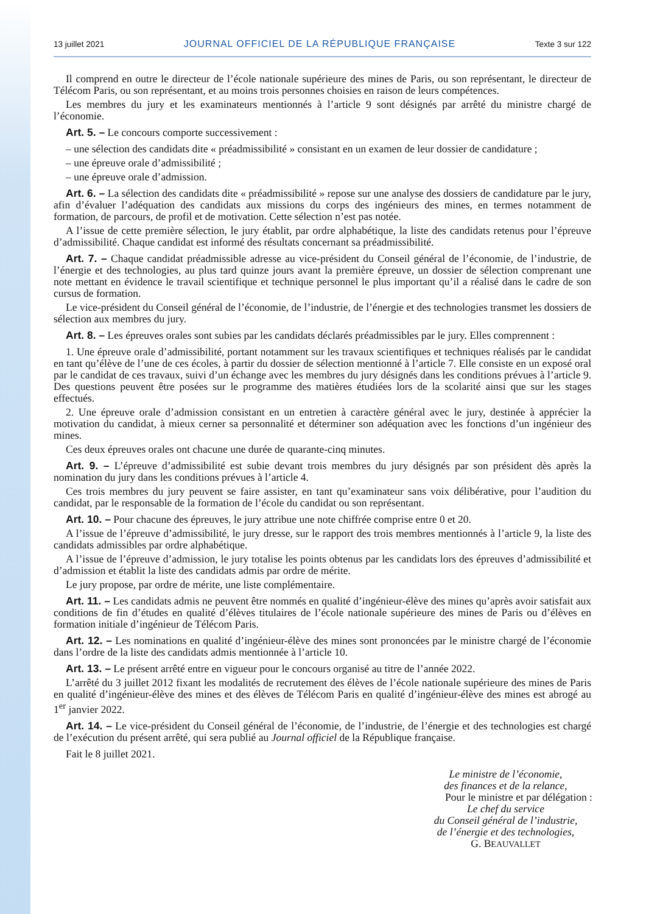13 juillet 2021 JOURNAL OFFICIEL DE LA RÉPUBLIQUE FRANÇAISE Texte 3 sur 122
Il comprend en outre le directeur de l’école nationale supérieure des mines de Paris, ou son représentant, le directeur de Télécom Paris, ou son représentant, et au moins trois personnes choisies en raison de leurs compétences.
Les membres du jury et les examinateurs mentionnés à l’article 9 sont désignés par arrêté du ministre chargé de l’économie.
Art. 5. – Le concours comporte successivement :
– une sélection des candidats dite « préadmissibilité » consistant en un examen de leur dossier de candidature ;
– une épreuve orale d’admissibilité ;
– une épreuve orale d’admission.
Art. 6. – La sélection des candidats dite « préadmissibilité » repose sur une analyse des dossiers de candidature par le jury, afin d’évaluer l’adéquation des candidats aux missions du corps des ingénieurs des mines, en termes notamment de formation, de parcours, de profil et de motivation. Cette sélection n’est pas notée.
A l’issue de cette première sélection, le jury établit, par ordre alphabétique, la liste des candidats retenus pour l’épreuve d’admissibilité. Chaque candidat est informé des résultats concernant sa préadmissibilité.
Art. 7. – Chaque candidat préadmissible adresse au vice-président du Conseil général de l’économie, de l’industrie, de l’énergie et des technologies, au plus tard quinze jours avant la première épreuve, un dossier de sélection comprenant une note mettant en évidence le travail scientifique et technique personnel le plus important qu’il a réalisé dans le cadre de son cursus de formation.
Le vice-président du Conseil général de l’économie, de l’industrie, de l’énergie et des technologies transmet les dossiers de sélection aux membres du jury.
Art. 8. – Les épreuves orales sont subies par les candidats déclarés préadmissibles par le jury. Elles comprennent :
1. Une épreuve orale d’admissibilité, portant notamment sur les travaux scientifiques et techniques réalisés par le candidat en tant qu’élève de l’une de ces écoles, à partir du dossier de sélection mentionné à l’article 7. Elle consiste en un exposé oral par le candidat de ces travaux, suivi d’un échange avec les membres du jury désignés dans les conditions prévues à l’article 9. Des questions peuvent être posées sur le programme des matières étudiées lors de la scolarité ainsi que sur les stages effectués.
2. Une épreuve orale d’admission consistant en un entretien à caractère général avec le jury, destinée à apprécier la motivation du candidat, à mieux cerner sa personnalité et déterminer son adéquation avec les fonctions d’un ingénieur des mines.
Ces deux épreuves orales ont chacune une durée de quarante-cinq minutes.
Art. 9. – L’épreuve d’admissibilité est subie devant trois membres du jury désignés par son président dès après la nomination du jury dans les conditions prévues à l’article 4.
Ces trois membres du jury peuvent se faire assister, en tant qu’examinateur sans voix délibérative, pour l’audition du candidat, par le responsable de la formation de l’école du candidat ou son représentant.
Art. 10. – Pour chacune des épreuves, le jury attribue une note chiffrée comprise entre 0 et 20.
A l’issue de l’épreuve d’admissibilité, le jury dresse, sur le rapport des trois membres mentionnés à l’article 9, la liste des candidats admissibles par ordre alphabétique.
A l’issue de l’épreuve d’admission, le jury totalise les points obtenus par les candidats lors des épreuves d’admissibilité et d’admission et établit la liste des candidats admis par ordre de mérite.
Le jury propose, par ordre de mérite, une liste complémentaire.
Art. 11. – Les candidats admis ne peuvent être nommés en qualité d’ingénieur-élève des mines qu’après avoir satisfait aux conditions de fin d’études en qualité d’élèves titulaires de l’école nationale supérieure des mines de Paris ou d’élèves en formation initiale d’ingénieur de Télécom Paris.
Art. 12. – Les nominations en qualité d’ingénieur-élève des mines sont prononcées par le ministre chargé de l’économie dans l’ordre de la liste des candidats admis mentionnée à l’article 10.
Art. 13. – Le présent arrêté entre en vigueur pour le concours organisé au titre de l’année 2022.
L’arrêté du 3 juillet 2012 fixant les modalités de recrutement des élèves de l’école nationale supérieure des mines de Paris en qualité d’ingénieur-élève des mines et des élèves de Télécom Paris en qualité d’ingénieur-élève des mines est abrogé au 1<sup>er</sup> janvier 2022.
Art. 14. – Le vice-président du Conseil général de l’économie, de l’industrie, de l’énergie et des technologies est chargé de l’exécution du présent arrêté, qui sera publié au Journal officiel de la République française.
Fait le 8 juillet 2021.
Le ministre de l’économie,
des finances et de la relance,
Pour le ministre et par délégation :
Le chef du service
du Conseil général de l’industrie,
de l’énergie et des technologies,
G. BEAUVALLET